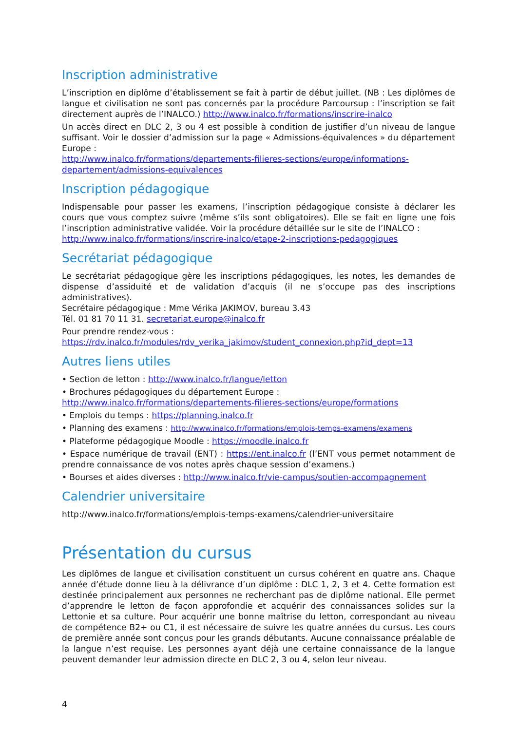Inscription administrative
L’inscription en diplôme d’établissement se fait à partir de début juillet. (NB : Les diplômes de langue et civilisation ne sont pas concernés par la procédure Parcoursup : l’inscription se fait directement auprès de l’INALCO.) http://www.inalco.fr/formations/inscrire-inalco
Un accès direct en DLC 2, 3 ou 4 est possible à condition de justifier d’un niveau de langue suffisant. Voir le dossier d’admission sur la page « Admissions-équivalences » du département Europe :
http://www.inalco.fr/formations/departements-filieres-sections/europe/informations-departement/admissions-equivalences
Inscription pédagogique
Indispensable pour passer les examens, l’inscription pédagogique consiste à déclarer les cours que vous comptez suivre (même s’ils sont obligatoires). Elle se fait en ligne une fois l’inscription administrative validée. Voir la procédure détaillée sur le site de l’INALCO :
http://www.inalco.fr/formations/inscrire-inalco/etape-2-inscriptions-pedagogiques
Secrétariat pédagogique
Le secrétariat pédagogique gère les inscriptions pédagogiques, les notes, les demandes de dispense d’assiduité et de validation d’acquis (il ne s’occupe pas des inscriptions administratives).
Secrétaire pédagogique : Mme Vérika JAKIMOV, bureau 3.43
Tél. 01 81 70 11 31. secretariat.europe@inalco.fr
Pour prendre rendez-vous :
https://rdv.inalco.fr/modules/rdv_verika_jakimov/student_connexion.php?id_dept=13
Autres liens utiles
• Section de letton : http://www.inalco.fr/langue/letton
• Brochures pédagogiques du département Europe :
http://www.inalco.fr/formations/departements-filieres-sections/europe/formations
• Emplois du temps : https://planning.inalco.fr
• Planning des examens : http://www.inalco.fr/formations/emplois-temps-examens/examens
• Plateforme pédagogique Moodle : https://moodle.inalco.fr
• Espace numérique de travail (ENT) : https://ent.inalco.fr (l’ENT vous permet notamment de prendre connaissance de vos notes après chaque session d’examens.)
• Bourses et aides diverses : http://www.inalco.fr/vie-campus/soutien-accompagnement
Calendrier universitaire
http://www.inalco.fr/formations/emplois-temps-examens/calendrier-universitaire
Présentation du cursus
Les diplômes de langue et civilisation constituent un cursus cohérent en quatre ans. Chaque année d’étude donne lieu à la délivrance d’un diplôme : DLC 1, 2, 3 et 4. Cette formation est destinée principalement aux personnes ne recherchant pas de diplôme national. Elle permet d’apprendre le letton de façon approfondie et acquérir des connaissances solides sur la Lettonie et sa culture. Pour acquérir une bonne maîtrise du letton, correspondant au niveau de compétence B2+ ou C1, il est nécessaire de suivre les quatre années du cursus. Les cours de première année sont conçus pour les grands débutants. Aucune connaissance préalable de la langue n’est requise. Les personnes ayant déjà une certaine connaissance de la langue peuvent demander leur admission directe en DLC 2, 3 ou 4, selon leur niveau.
4